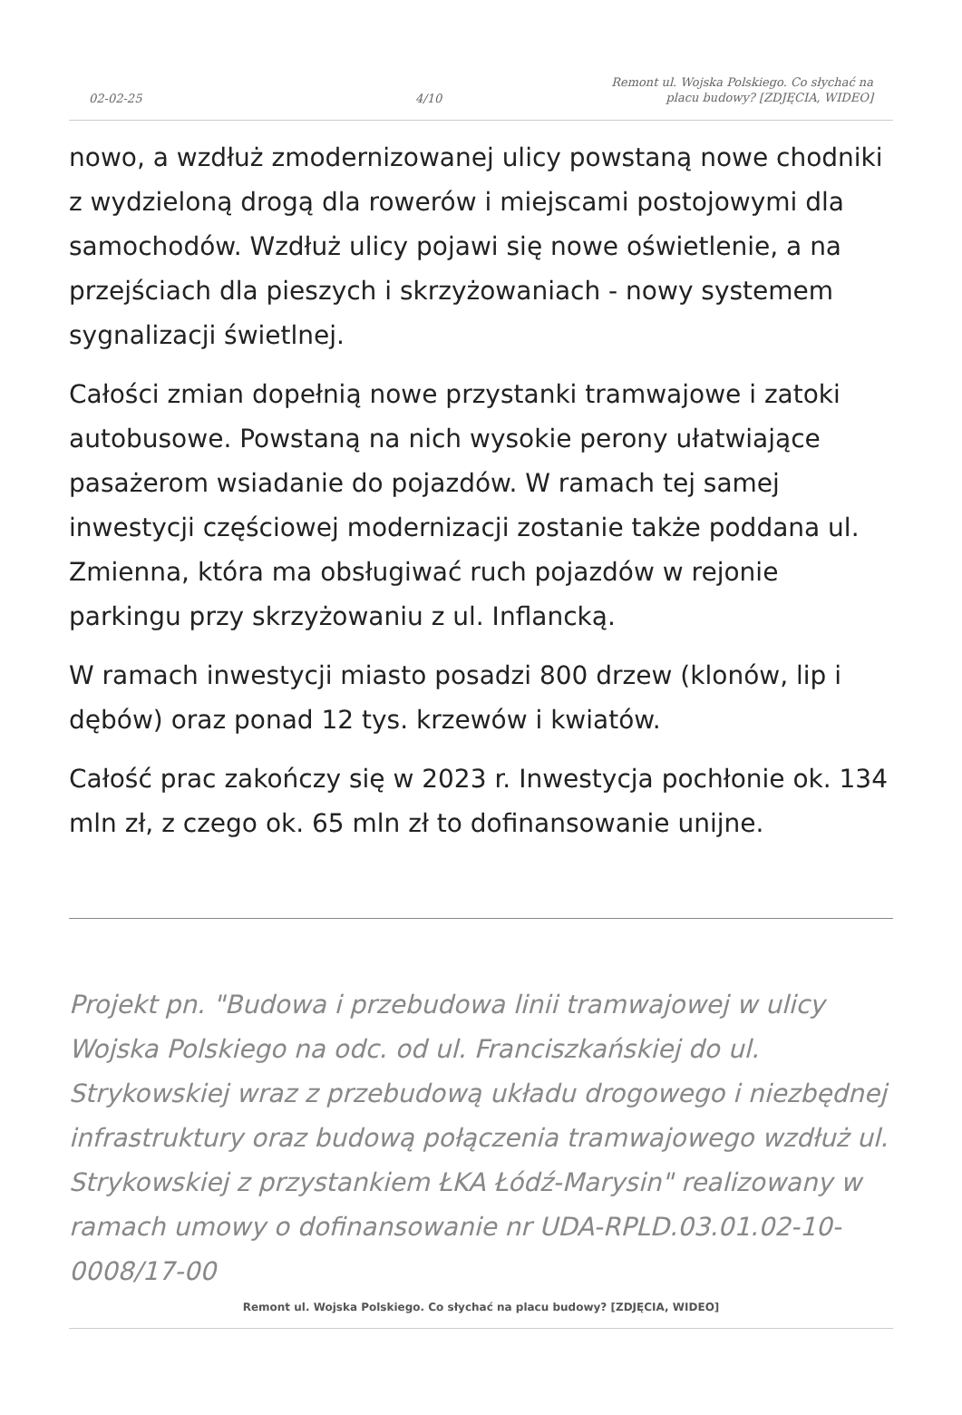02-02-25
4/10
Remont ul. Wojska Polskiego. Co słychać na placu budowy? [ZDJĘCIA, WIDEO]
nowo, a wzdłuż zmodernizowanej ulicy powstaną nowe chodniki z wydzieloną drogą dla rowerów i miejscami postojowymi dla samochodów. Wzdłuż ulicy pojawi się nowe oświetlenie, a na przejściach dla pieszych i skrzyżowaniach - nowy systemem sygnalizacji świetlnej.
Całości zmian dopełnią nowe przystanki tramwajowe i zatoki autobusowe. Powstaną na nich wysokie perony ułatwiające pasażerom wsiadanie do pojazdów. W ramach tej samej inwestycji częściowej modernizacji zostanie także poddana ul. Zmienna, która ma obsługiwać ruch pojazdów w rejonie parkingu przy skrzyżowaniu z ul. Inflancką.
W ramach inwestycji miasto posadzi 800 drzew (klonów, lip i dębów) oraz ponad 12 tys. krzewów i kwiatów.
Całość prac zakończy się w 2023 r. Inwestycja pochłonie ok. 134 mln zł, z czego ok. 65 mln zł to dofinansowanie unijne.
Projekt pn. "Budowa i przebudowa linii tramwajowej w ulicy Wojska Polskiego na odc. od ul. Franciszkańskiej do ul. Strykowskiej wraz z przebudową układu drogowego i niezbędnej infrastruktury oraz budową połączenia tramwajowego wzdłuż ul. Strykowskiej z przystankiem ŁKA Łódź-Marysin" realizowany w ramach umowy o dofinansowanie nr UDA-RPLD.03.01.02-10-0008/17-00
Remont ul. Wojska Polskiego. Co słychać na placu budowy? [ZDJĘCIA, WIDEO]